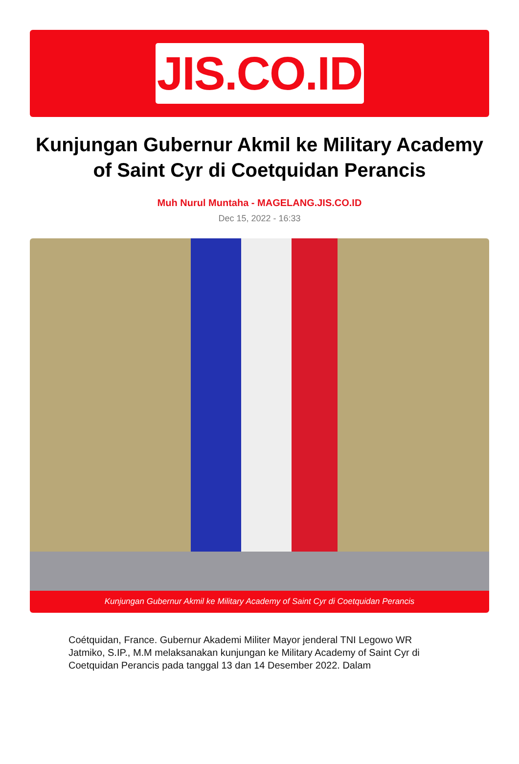JIS.CO.ID
Kunjungan Gubernur Akmil ke Military Academy of Saint Cyr di Coetquidan Perancis
Muh Nurul Muntaha - MAGELANG.JIS.CO.ID
Dec 15, 2022 - 16:33
Kunjungan Gubernur Akmil ke Military Academy of Saint Cyr di Coetquidan Perancis
Coétquidan, France. Gubernur Akademi Militer Mayor jenderal TNI Legowo WR Jatmiko, S.IP., M.M melaksanakan kunjungan ke Military Academy of Saint Cyr di Coetquidan Perancis pada tanggal 13 dan 14 Desember 2022. Dalam